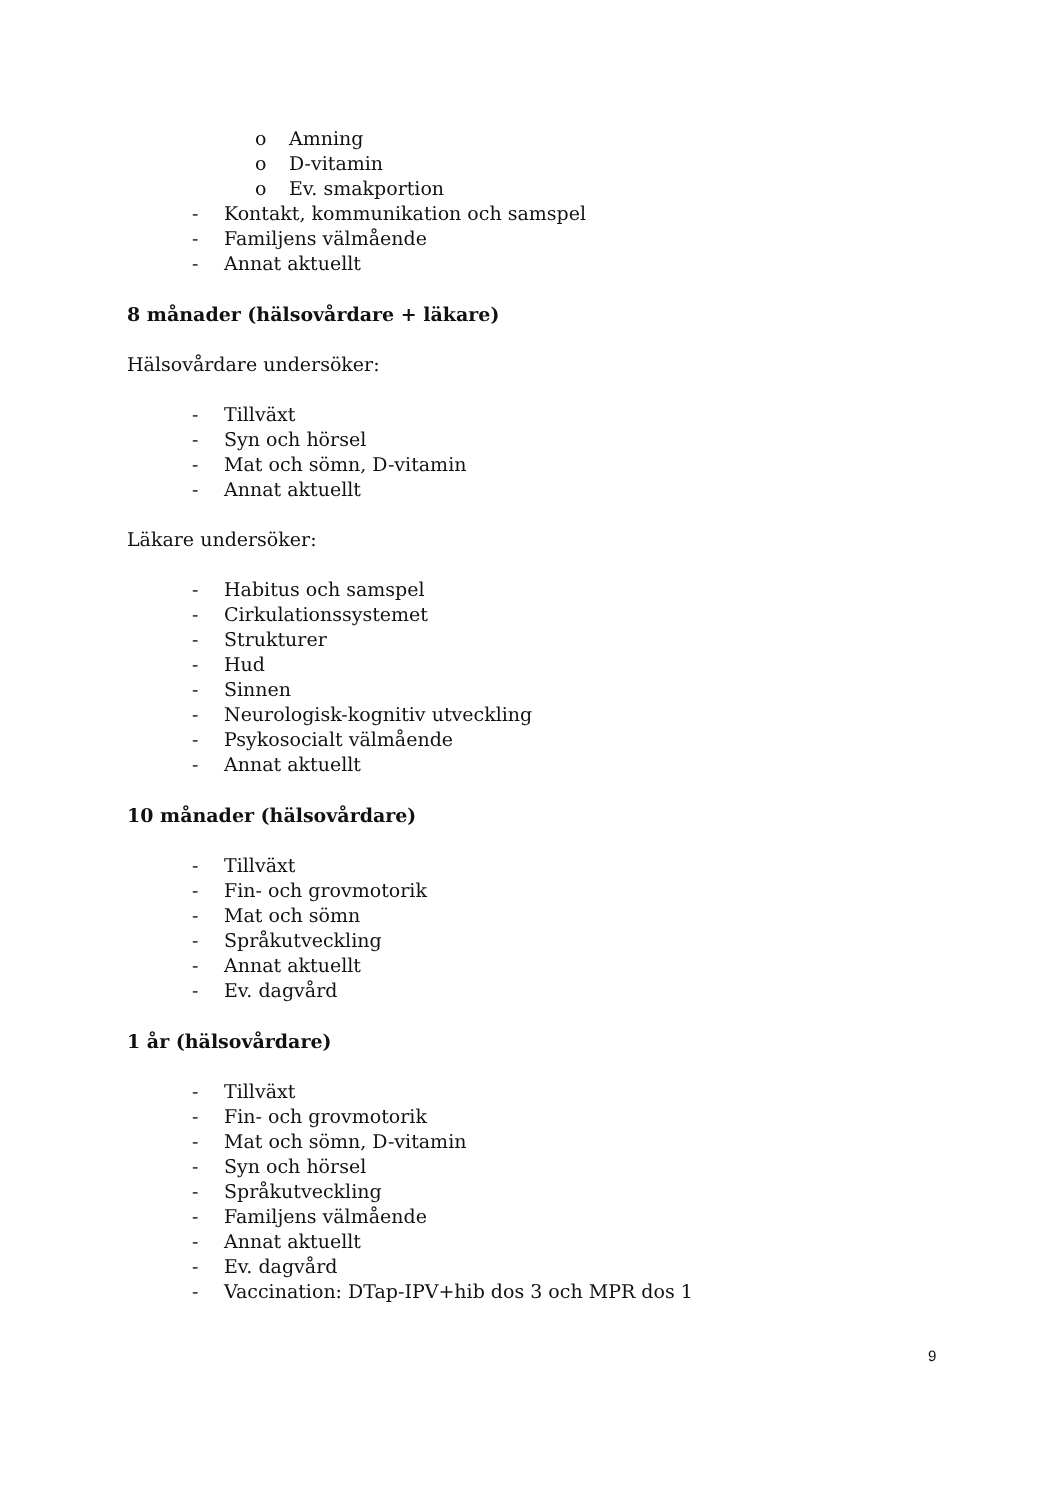o Amning
o D-vitamin
o Ev. smakportion
- Kontakt, kommunikation och samspel
- Familjens välmående
- Annat aktuellt
8 månader (hälsovårdare + läkare)
Hälsovårdare undersöker:
- Tillväxt
- Syn och hörsel
- Mat och sömn, D-vitamin
- Annat aktuellt
Läkare undersöker:
- Habitus och samspel
- Cirkulationssystemet
- Strukturer
- Hud
- Sinnen
- Neurologisk-kognitiv utveckling
- Psykosocialt välmående
- Annat aktuellt
10 månader (hälsovårdare)
- Tillväxt
- Fin- och grovmotorik
- Mat och sömn
- Språkutveckling
- Annat aktuellt
- Ev. dagvård
1 år (hälsovårdare)
- Tillväxt
- Fin- och grovmotorik
- Mat och sömn, D-vitamin
- Syn och hörsel
- Språkutveckling
- Familjens välmående
- Annat aktuellt
- Ev. dagvård
- Vaccination: DTap-IPV+hib dos 3 och MPR dos 1
9